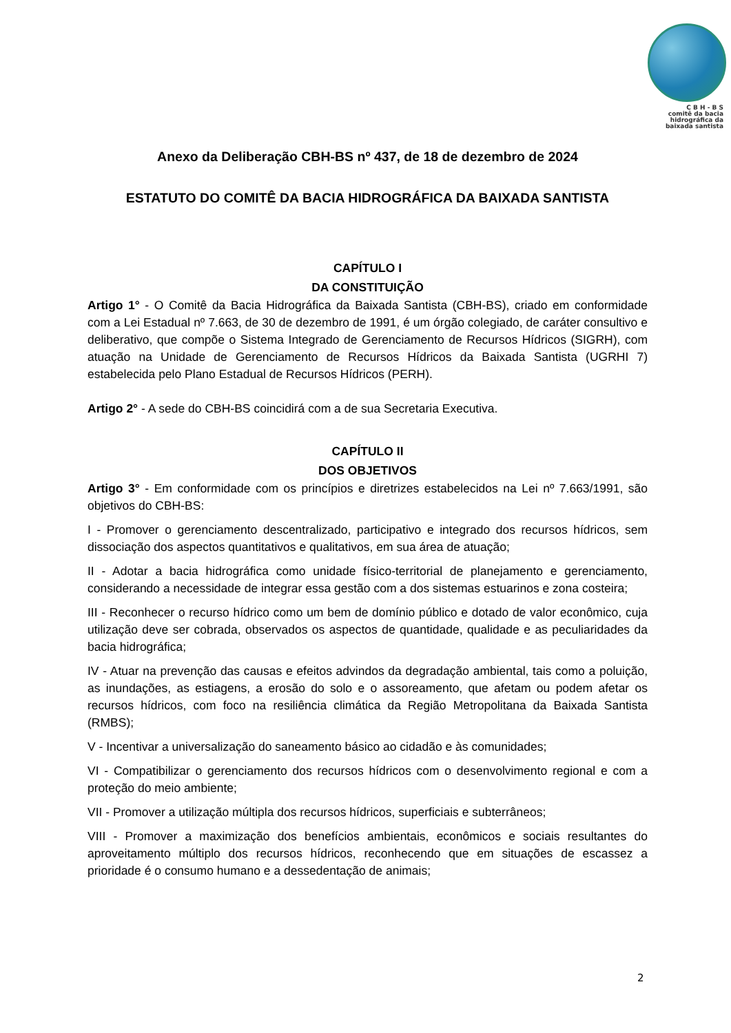C B H - B S
comitê da bacia
hidrográfica da
baixada santista
Anexo da Deliberação CBH-BS nº 437, de 18 de dezembro de 2024
ESTATUTO DO COMITÊ DA BACIA HIDROGRÁFICA DA BAIXADA SANTISTA
CAPÍTULO I
DA CONSTITUIÇÃO
Artigo 1° - O Comitê da Bacia Hidrográfica da Baixada Santista (CBH-BS), criado em conformidade com a Lei Estadual nº 7.663, de 30 de dezembro de 1991, é um órgão colegiado, de caráter consultivo e deliberativo, que compõe o Sistema Integrado de Gerenciamento de Recursos Hídricos (SIGRH), com atuação na Unidade de Gerenciamento de Recursos Hídricos da Baixada Santista (UGRHI 7) estabelecida pelo Plano Estadual de Recursos Hídricos (PERH).
Artigo 2° - A sede do CBH-BS coincidirá com a de sua Secretaria Executiva.
CAPÍTULO II
DOS OBJETIVOS
Artigo 3° - Em conformidade com os princípios e diretrizes estabelecidos na Lei nº 7.663/1991, são objetivos do CBH-BS:
I - Promover o gerenciamento descentralizado, participativo e integrado dos recursos hídricos, sem dissociação dos aspectos quantitativos e qualitativos, em sua área de atuação;
II - Adotar a bacia hidrográfica como unidade físico-territorial de planejamento e gerenciamento, considerando a necessidade de integrar essa gestão com a dos sistemas estuarinos e zona costeira;
III - Reconhecer o recurso hídrico como um bem de domínio público e dotado de valor econômico, cuja utilização deve ser cobrada, observados os aspectos de quantidade, qualidade e as peculiaridades da bacia hidrográfica;
IV - Atuar na prevenção das causas e efeitos advindos da degradação ambiental, tais como a poluição, as inundações, as estiagens, a erosão do solo e o assoreamento, que afetam ou podem afetar os recursos hídricos, com foco na resiliência climática da Região Metropolitana da Baixada Santista (RMBS);
V - Incentivar a universalização do saneamento básico ao cidadão e às comunidades;
VI - Compatibilizar o gerenciamento dos recursos hídricos com o desenvolvimento regional e com a proteção do meio ambiente;
VII - Promover a utilização múltipla dos recursos hídricos, superficiais e subterrâneos;
VIII - Promover a maximização dos benefícios ambientais, econômicos e sociais resultantes do aproveitamento múltiplo dos recursos hídricos, reconhecendo que em situações de escassez a prioridade é o consumo humano e a dessedentação de animais;
2